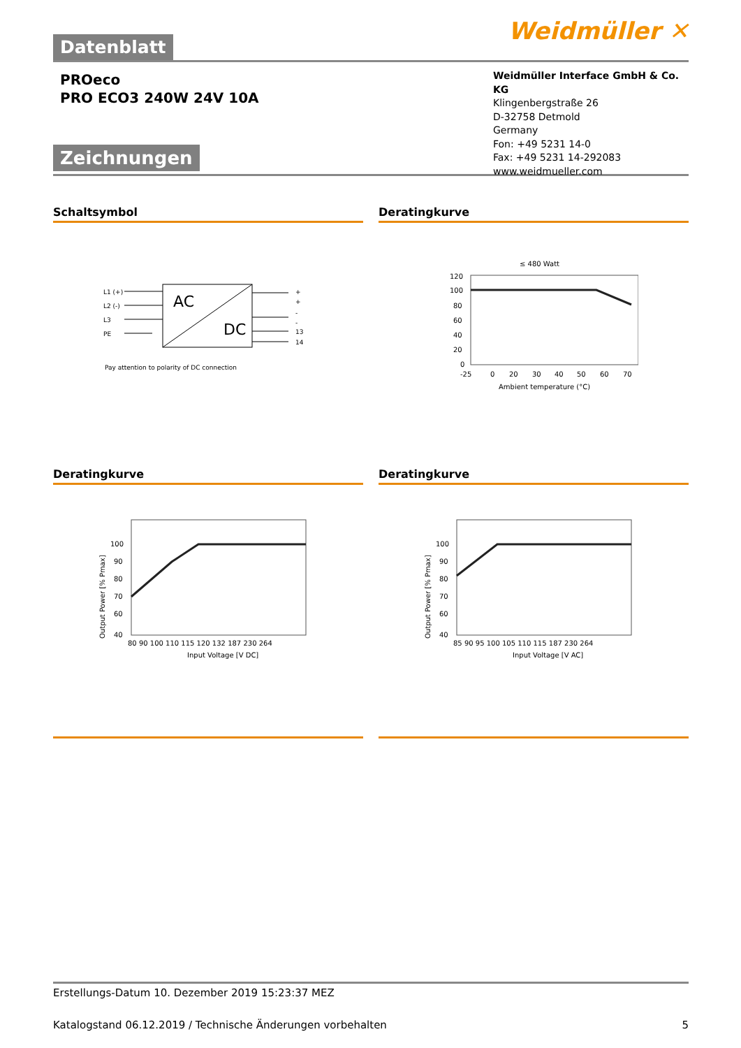Datenblatt Weidmüller ✕
PROeco
PRO ECO3 240W 24V 10A
Zeichnungen
Weidmüller Interface GmbH & Co. KG
Klingenbergstraße 26
D-32758 Detmold
Germany
Fon: +49 5231 14-0
Fax: +49 5231 14-292083
www.weidmueller.com
Schaltsymbol
L1 (+)
L2 (-)
L3
PE
AC
DC
+
+
-
-
13
14
Pay attention to polarity of DC connection
Deratingkurve
≤ 480 Watt
120
100
80
60
40
20
0
-25
0
20
30
40
50
60
70
Ambient temperature (°C)
Deratingkurve
100
90
80
70
60
40
80 90 100 110 115 120 132 187 230 264
Input Voltage [V DC]
Output Power [% Pmax]
Deratingkurve
100
90
80
70
60
40
85 90 95 100 105 110 115 187 230 264
Input Voltage [V AC]
Output Power [% Pmax]
Erstellungs-Datum 10. Dezember 2019 15:23:37 MEZ
Katalogstand 06.12.2019 / Technische Änderungen vorbehalten 5